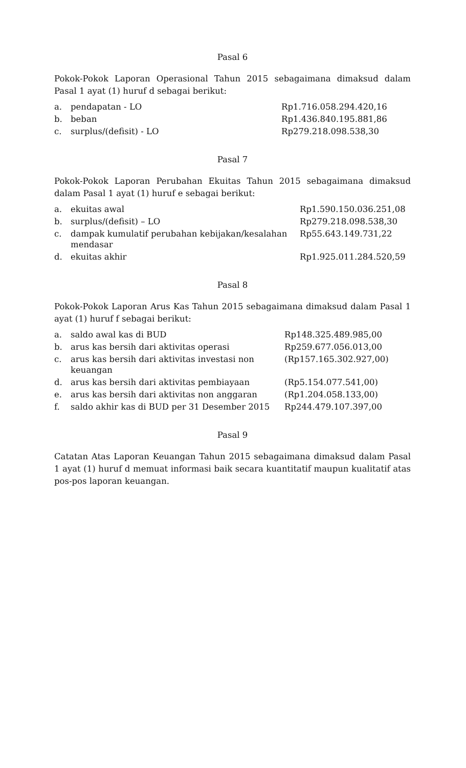Pasal 6
Pokok-Pokok Laporan Operasional Tahun 2015 sebagaimana dimaksud dalam Pasal 1 ayat (1) huruf d sebagai berikut:
| a. | pendapatan - LO | Rp1.716.058.294.420,16 |
| b. | beban | Rp1.436.840.195.881,86 |
| c. | surplus/(defisit) - LO | Rp279.218.098.538,30 |
Pasal 7
Pokok-Pokok Laporan Perubahan Ekuitas Tahun 2015 sebagaimana dimaksud dalam Pasal 1 ayat (1) huruf e sebagai berikut:
| a. | ekuitas awal | Rp1.590.150.036.251,08 |
| b. | surplus/(defisit) – LO | Rp279.218.098.538,30 |
| c. | dampak kumulatif perubahan kebijakan/kesalahan mendasar | Rp55.643.149.731,22 |
| d. | ekuitas akhir | Rp1.925.011.284.520,59 |
Pasal 8
Pokok-Pokok Laporan Arus Kas Tahun 2015 sebagaimana dimaksud dalam Pasal 1 ayat (1) huruf f sebagai berikut:
| a. | saldo awal kas di BUD | Rp148.325.489.985,00 |
| b. | arus kas bersih dari aktivitas operasi | Rp259.677.056.013,00 |
| c. | arus kas bersih dari aktivitas investasi non keuangan | (Rp157.165.302.927,00) |
| d. | arus kas bersih dari aktivitas pembiayaan | (Rp5.154.077.541,00) |
| e. | arus kas bersih dari aktivitas non anggaran | (Rp1.204.058.133,00) |
| f. | saldo akhir kas di BUD per 31 Desember 2015 | Rp244.479.107.397,00 |
Pasal 9
Catatan Atas Laporan Keuangan Tahun 2015 sebagaimana dimaksud dalam Pasal 1 ayat (1) huruf d memuat informasi baik secara kuantitatif maupun kualitatif atas pos-pos laporan keuangan.